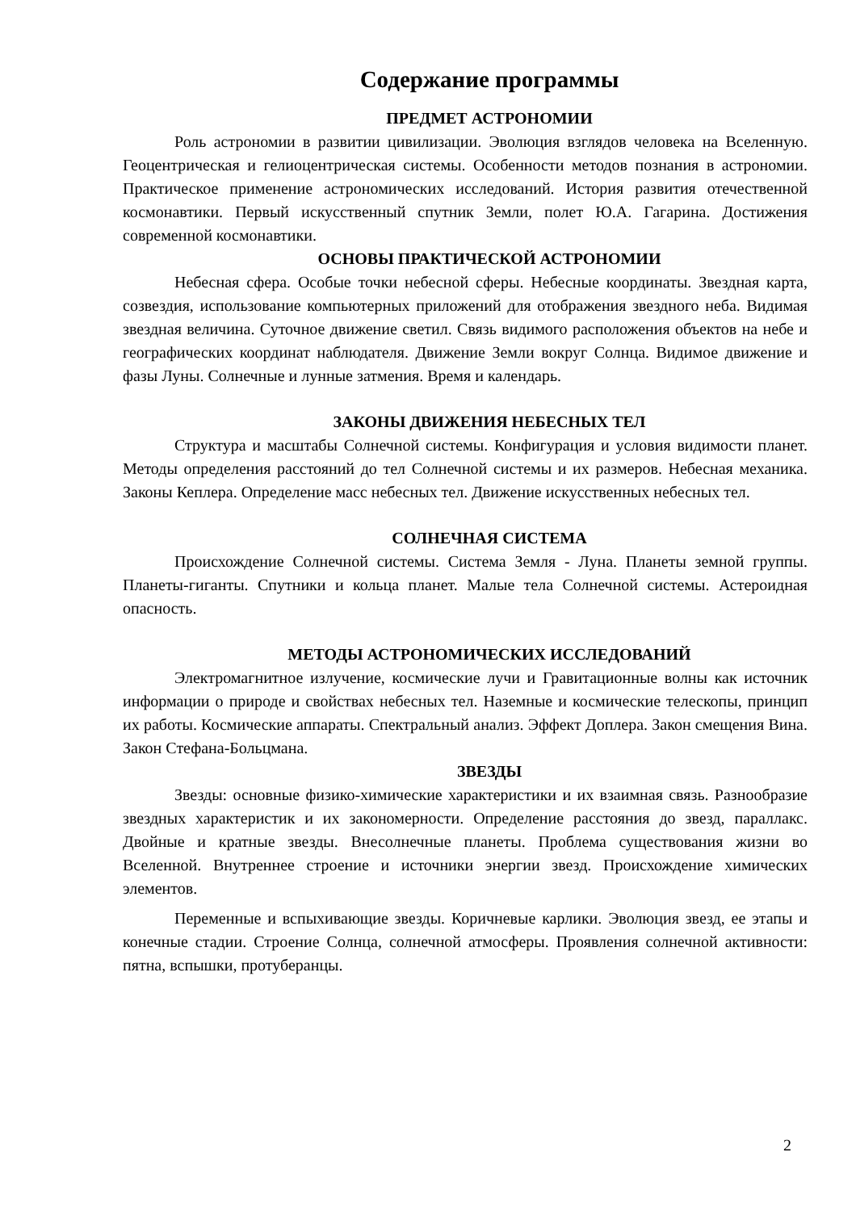Содержание программы
ПРЕДМЕТ АСТРОНОМИИ
Роль астрономии в развитии цивилизации. Эволюция взглядов человека на Вселенную. Геоцентрическая и гелиоцентрическая системы. Особенности методов познания в астрономии. Практическое применение астрономических исследований. История развития отечественной космонавтики. Первый искусственный спутник Земли, полет Ю.А. Гагарина. Достижения современной космонавтики.
ОСНОВЫ ПРАКТИЧЕСКОЙ АСТРОНОМИИ
Небесная сфера. Особые точки небесной сферы. Небесные координаты. Звездная карта, созвездия, использование компьютерных приложений для отображения звездного неба. Видимая звездная величина. Суточное движение светил. Связь видимого расположения объектов на небе и географических координат наблюдателя. Движение Земли вокруг Солнца. Видимое движение и фазы Луны. Солнечные и лунные затмения. Время и календарь.
ЗАКОНЫ ДВИЖЕНИЯ НЕБЕСНЫХ ТЕЛ
Структура и масштабы Солнечной системы. Конфигурация и условия видимости планет. Методы определения расстояний до тел Солнечной системы и их размеров. Небесная механика. Законы Кеплера. Определение масс небесных тел. Движение искусственных небесных тел.
СОЛНЕЧНАЯ СИСТЕМА
Происхождение Солнечной системы. Система Земля - Луна. Планеты земной группы. Планеты-гиганты. Спутники и кольца планет. Малые тела Солнечной системы. Астероидная опасность.
МЕТОДЫ АСТРОНОМИЧЕСКИХ ИССЛЕДОВАНИЙ
Электромагнитное излучение, космические лучи и Гравитационные волны как источник информации о природе и свойствах небесных тел. Наземные и космические телескопы, принцип их работы. Космические аппараты. Спектральный анализ. Эффект Доплера. Закон смещения Вина. Закон Стефана-Больцмана.
ЗВЕЗДЫ
Звезды: основные физико-химические характеристики и их взаимная связь. Разнообразие звездных характеристик и их закономерности. Определение расстояния до звезд, параллакс. Двойные и кратные звезды. Внесолнечные планеты. Проблема существования жизни во Вселенной. Внутреннее строение и источники энергии звезд. Происхождение химических элементов.
Переменные и вспыхивающие звезды. Коричневые карлики. Эволюция звезд, ее этапы и конечные стадии. Строение Солнца, солнечной атмосферы. Проявления солнечной активности: пятна, вспышки, протуберанцы.
2